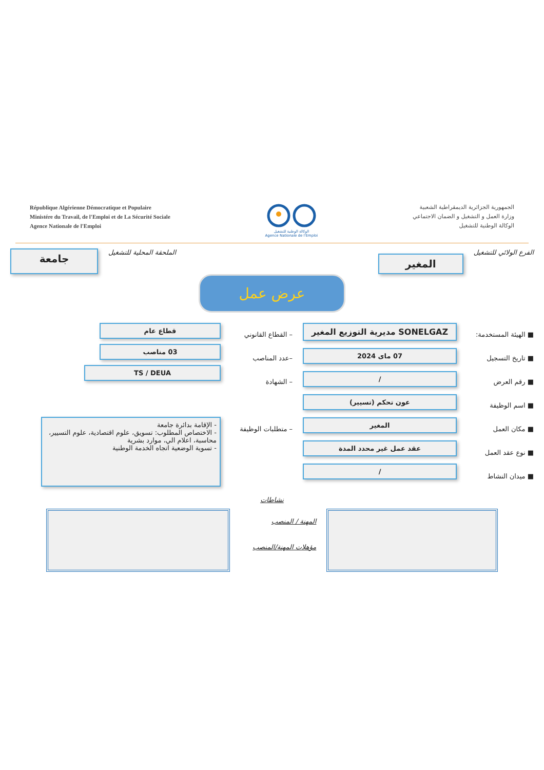République Algérienne Démocratique et Populaire
Ministére du Travail, de l'Emploi et de La Sécurité Sociale
Agence Nationale de l'Emploi
الوكالة الوطنية للتشغيل
Agence Nationale de l'Emploi
الجمهورية الجزائرية الديمقراطية الشعبية
وزارة العمل و التشغيل و الضمان الاجتماعي
الوكالة الوطنية للتشغيل
الفرع الولائي للتشغيل
المغير
الملحقة المحلية للتشغيل
جامعة
عرض عمل
■ الهيئة المستخدمة:
■ تاريخ التسجيل
■ رقم العرض
■ اسم الوظيفة
■ مكان العمل
■ نوع عقد العمل
■ ميدان النشاط
SONELGAZ مديرية التوزيع المغير
07 ماى 2024
/
عون تحكم (تسيير)
المغير
عقد عمل غير محدد المدة
/
– القطاع القانوني
–عدد المناصب
– الشهادة
– متطلبات الوظيفة
قطاع عام
03 مناصب
TS / DEUA
- الإقامة بدائرة جامعة
- الاختصاص المطلوب: تسويق، علوم اقتصادية، علوم التسيير، محاسبة، اعلام الي، موارد بشرية
- تسوية الوضعية اتجاه الخدمة الوطنية
نشاطات
المهنة / المنصب
مؤهلات المهنة/المنصب